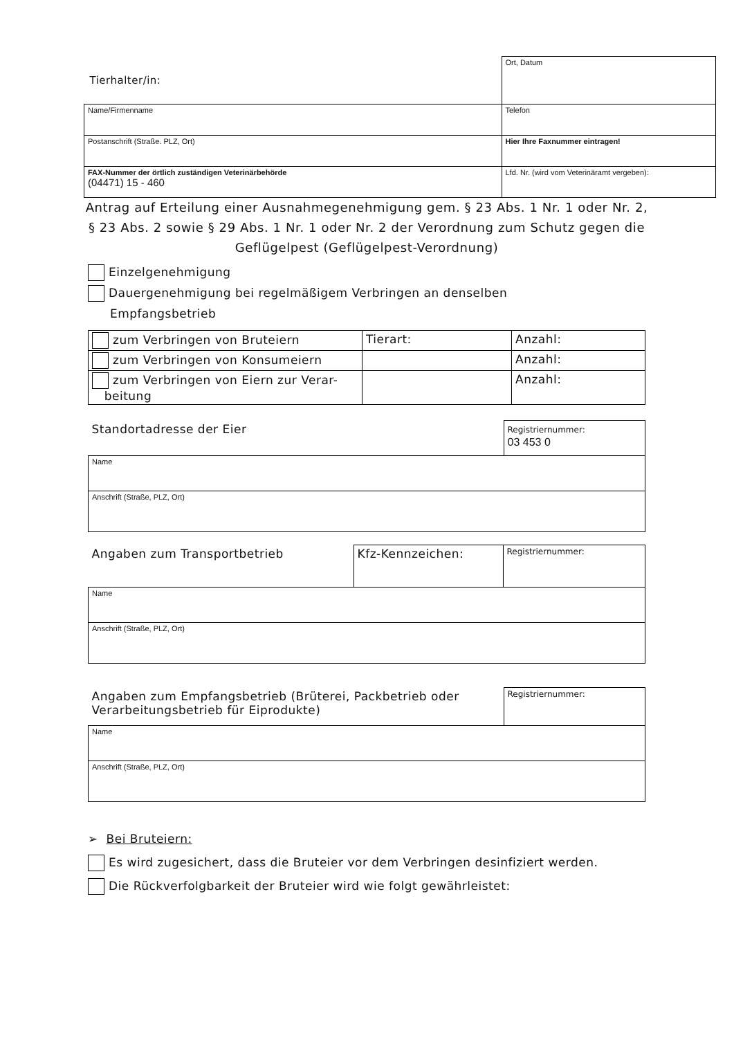| Tierhalter/in: | Ort, Datum |
| Name/Firmenname | Telefon |
| Postanschrift (Straße. PLZ, Ort) | Hier Ihre Faxnummer eintragen! |
| FAX-Nummer der örtlich zuständigen Veterinärbehörde (04471) 15 - 460 | Lfd. Nr. (wird vom Veterinäramt vergeben): |
Antrag auf Erteilung einer Ausnahmegenehmigung gem. § 23 Abs. 1 Nr. 1 oder Nr. 2, § 23 Abs. 2 sowie § 29 Abs. 1 Nr. 1 oder Nr. 2 der Verordnung zum Schutz gegen die Geflügelpest (Geflügelpest-Verordnung)
Einzelgenehmigung
Dauergenehmigung bei regelmäßigem Verbringen an denselben
Empfangsbetrieb
| zum Verbringen von Bruteiern | Tierart: | Anzahl: |
| zum Verbringen von Konsumeiern | | Anzahl: |
| zum Verbringen von Eiern zur Verar- beitung | | Anzahl: |
| Standortadresse der Eier | Registriernummer: 03 453 0 |
| Name | |
| Anschrift (Straße, PLZ, Ort) | |
| Angaben zum Transportbetrieb | Kfz-Kennzeichen: | Registriernummer: |
| Name | | |
| Anschrift (Straße, PLZ, Ort) | | |
| Angaben zum Empfangsbetrieb (Brüterei, Packbetrieb oder Verarbeitungsbetrieb für Eiprodukte) | Registriernummer: |
| Name | |
| Anschrift (Straße, PLZ, Ort) | |
➢ Bei Bruteiern:
Es wird zugesichert, dass die Bruteier vor dem Verbringen desinfiziert werden.
Die Rückverfolgbarkeit der Bruteier wird wie folgt gewährleistet: